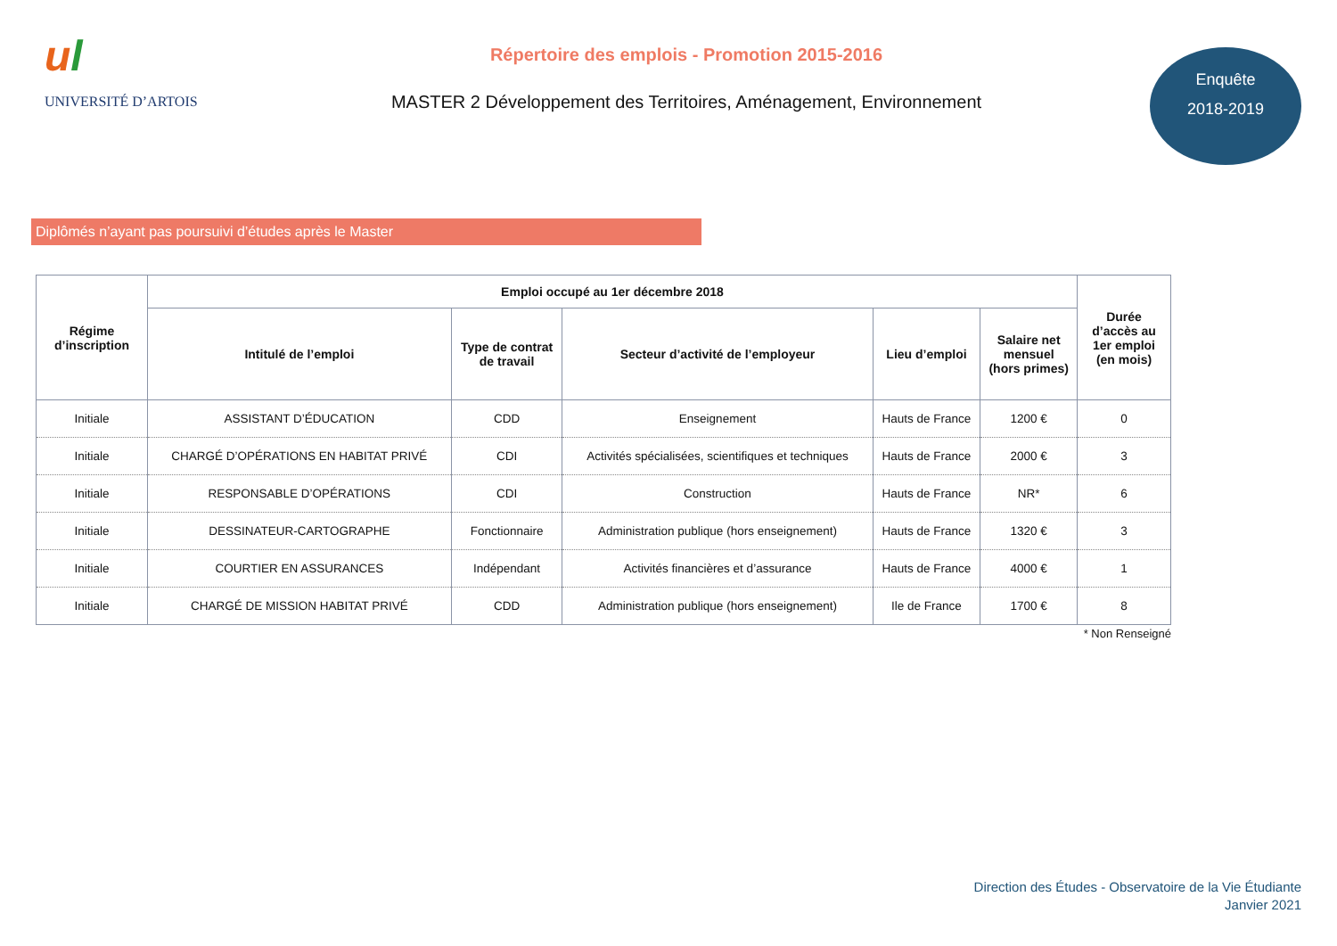ul
UNIVERSITÉ D’ARTOIS
Répertoire des emplois - Promotion 2015-2016
MASTER 2 Développement des Territoires, Aménagement, Environnement
Enquête
2018-2019
Diplômés n’ayant pas poursuivi d’études après le Master
| Régime d’inscription | Emploi occupé au 1er décembre 2018 | | | | | Durée d’accès au 1er emploi (en mois) |
| --- | --- | --- | --- | --- | --- | --- |
| | Intitulé de l’emploi | Type de contrat de travail | Secteur d’activité de l’employeur | Lieu d’emploi | Salaire net mensuel (hors primes) | |
| Initiale | ASSISTANT D’ÉDUCATION | CDD | Enseignement | Hauts de France | 1200 € | 0 |
| Initiale | CHARGÉ D’OPÉRATIONS EN HABITAT PRIVÉ | CDI | Activités spécialisées, scientifiques et techniques | Hauts de France | 2000 € | 3 |
| Initiale | RESPONSABLE D’OPÉRATIONS | CDI | Construction | Hauts de France | NR* | 6 |
| Initiale | DESSINATEUR-CARTOGRAPHE | Fonctionnaire | Administration publique (hors enseignement) | Hauts de France | 1320 € | 3 |
| Initiale | COURTIER EN ASSURANCES | Indépendant | Activités financières et d’assurance | Hauts de France | 4000 € | 1 |
| Initiale | CHARGÉ DE MISSION HABITAT PRIVÉ | CDD | Administration publique (hors enseignement) | Ile de France | 1700 € | 8 |
* Non Renseigné
Direction des Études - Observatoire de la Vie Étudiante
Janvier 2021